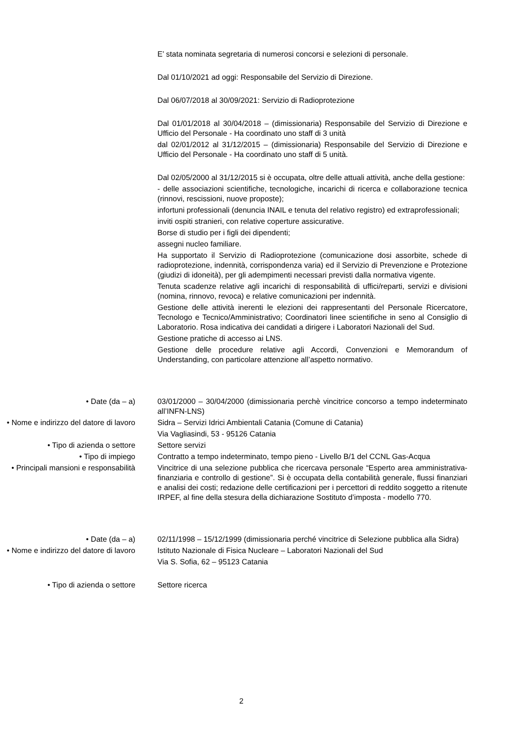E’ stata nominata segretaria di numerosi concorsi e selezioni di personale.
Dal 01/10/2021 ad oggi: Responsabile del Servizio di Direzione.
Dal 06/07/2018 al 30/09/2021: Servizio di Radioprotezione
Dal 01/01/2018 al 30/04/2018 – (dimissionaria) Responsabile del Servizio di Direzione e Ufficio del Personale - Ha coordinato uno staff di 3 unità
dal 02/01/2012 al 31/12/2015 – (dimissionaria) Responsabile del Servizio di Direzione e Ufficio del Personale - Ha coordinato uno staff di 5 unità.
Dal 02/05/2000 al 31/12/2015 si è occupata, oltre delle attuali attività, anche della gestione:
- delle associazioni scientifiche, tecnologiche, incarichi di ricerca e collaborazione tecnica (rinnovi, rescissioni, nuove proposte);
infortuni professionali (denuncia INAIL e tenuta del relativo registro) ed extraprofessionali;
inviti ospiti stranieri, con relative coperture assicurative.
Borse di studio per i figli dei dipendenti;
assegni nucleo familiare.
Ha supportato il Servizio di Radioprotezione (comunicazione dosi assorbite, schede di radioprotezione, indennità, corrispondenza varia) ed il Servizio di Prevenzione e Protezione (giudizi di idoneità), per gli adempimenti necessari previsti dalla normativa vigente.
Tenuta scadenze relative agli incarichi di responsabilità di uffici/reparti, servizi e divisioni (nomina, rinnovo, revoca) e relative comunicazioni per indennità.
Gestione delle attività inerenti le elezioni dei rappresentanti del Personale Ricercatore, Tecnologo e Tecnico/Amministrativo; Coordinatori linee scientifiche in seno al Consiglio di Laboratorio. Rosa indicativa dei candidati a dirigere i Laboratori Nazionali del Sud.
Gestione pratiche di accesso ai LNS.
Gestione delle procedure relative agli Accordi, Convenzioni e Memorandum of Understanding, con particolare attenzione all’aspetto normativo.
• Date (da – a) 03/01/2000 – 30/04/2000 (dimissionaria perchè vincitrice concorso a tempo indeterminato all’INFN-LNS)
• Nome e indirizzo del datore di lavoro
Sidra – Servizi Idrici Ambientali Catania (Comune di Catania)
Via Vagliasindi, 53 - 95126 Catania
• Tipo di azienda o settore Settore servizi
• Tipo di impiego Contratto a tempo indeterminato, tempo pieno - Livello B/1 del CCNL Gas-Acqua
• Principali mansioni e responsabilità
Vincitrice di una selezione pubblica che ricercava personale “Esperto area amministrativa-finanziaria e controllo di gestione”. Si è occupata della contabilità generale, flussi finanziari e analisi dei costi; redazione delle certificazioni per i percettori di reddito soggetto a ritenute IRPEF, al fine della stesura della dichiarazione Sostituto d’imposta - modello 770.
• Date (da – a) 02/11/1998 – 15/12/1999 (dimissionaria perché vincitrice di Selezione pubblica alla Sidra)
• Nome e indirizzo del datore di lavoro
Istituto Nazionale di Fisica Nucleare – Laboratori Nazionali del Sud
Via S. Sofia, 62 – 95123 Catania
• Tipo di azienda o settore Settore ricerca
2